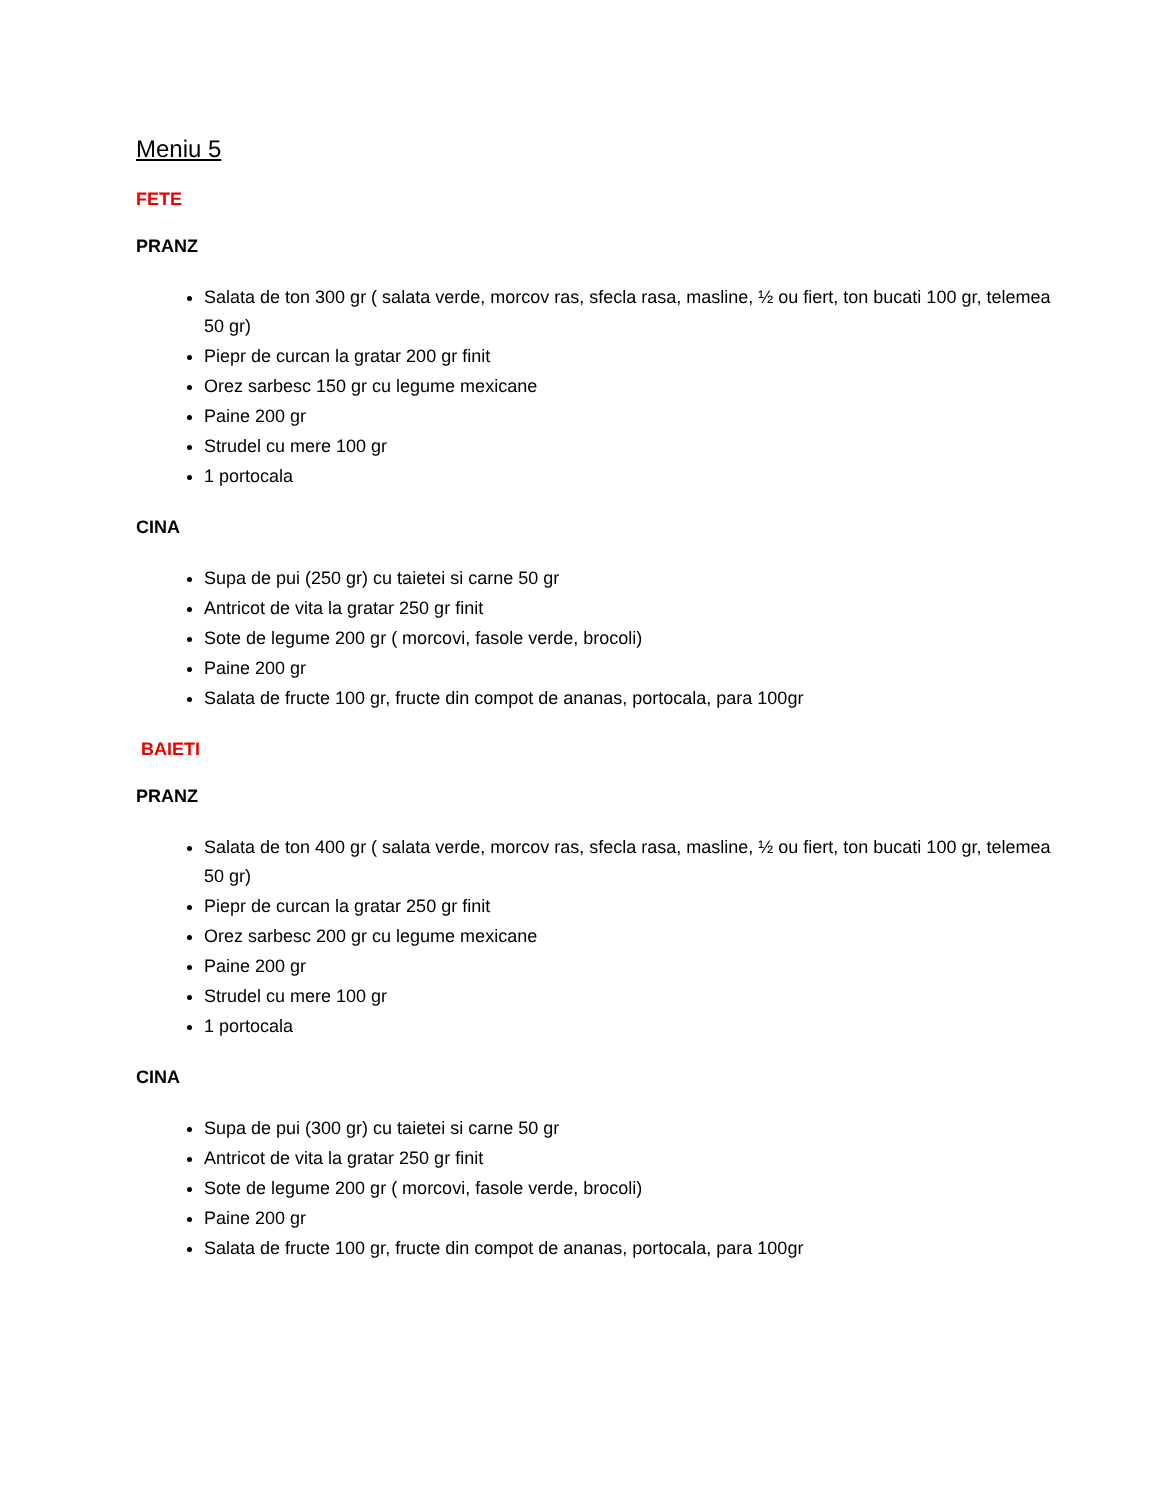Meniu 5
FETE
PRANZ
Salata de ton 300 gr ( salata verde, morcov ras, sfecla rasa, masline, ½ ou fiert, ton bucati 100 gr, telemea 50 gr)
Piepr de curcan la gratar 200 gr finit
Orez sarbesc 150 gr cu legume mexicane
Paine 200 gr
Strudel cu mere 100 gr
1 portocala
CINA
Supa de pui (250 gr) cu taietei si carne 50 gr
Antricot de vita la gratar 250 gr finit
Sote de legume 200 gr ( morcovi, fasole verde, brocoli)
Paine 200 gr
Salata de fructe 100 gr, fructe din compot de ananas, portocala, para 100gr
BAIETI
PRANZ
Salata de ton 400 gr ( salata verde, morcov ras, sfecla rasa, masline, ½ ou fiert, ton bucati 100 gr, telemea 50 gr)
Piepr de curcan la gratar 250 gr finit
Orez sarbesc 200 gr cu legume mexicane
Paine 200 gr
Strudel cu mere 100 gr
1 portocala
CINA
Supa de pui (300 gr) cu taietei si carne 50 gr
Antricot de vita la gratar 250 gr finit
Sote de legume 200 gr ( morcovi, fasole verde, brocoli)
Paine 200 gr
Salata de fructe 100 gr, fructe din compot de ananas, portocala, para 100gr